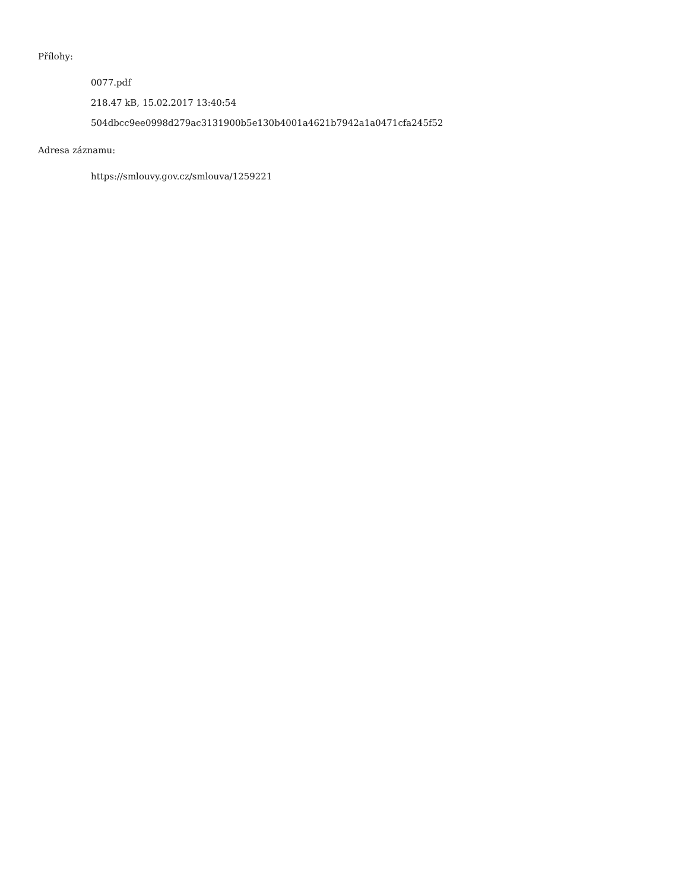Přílohy:
0077.pdf
218.47 kB, 15.02.2017 13:40:54
504dbcc9ee0998d279ac3131900b5e130b4001a4621b7942a1a0471cfa245f52
Adresa záznamu:
https://smlouvy.gov.cz/smlouva/1259221